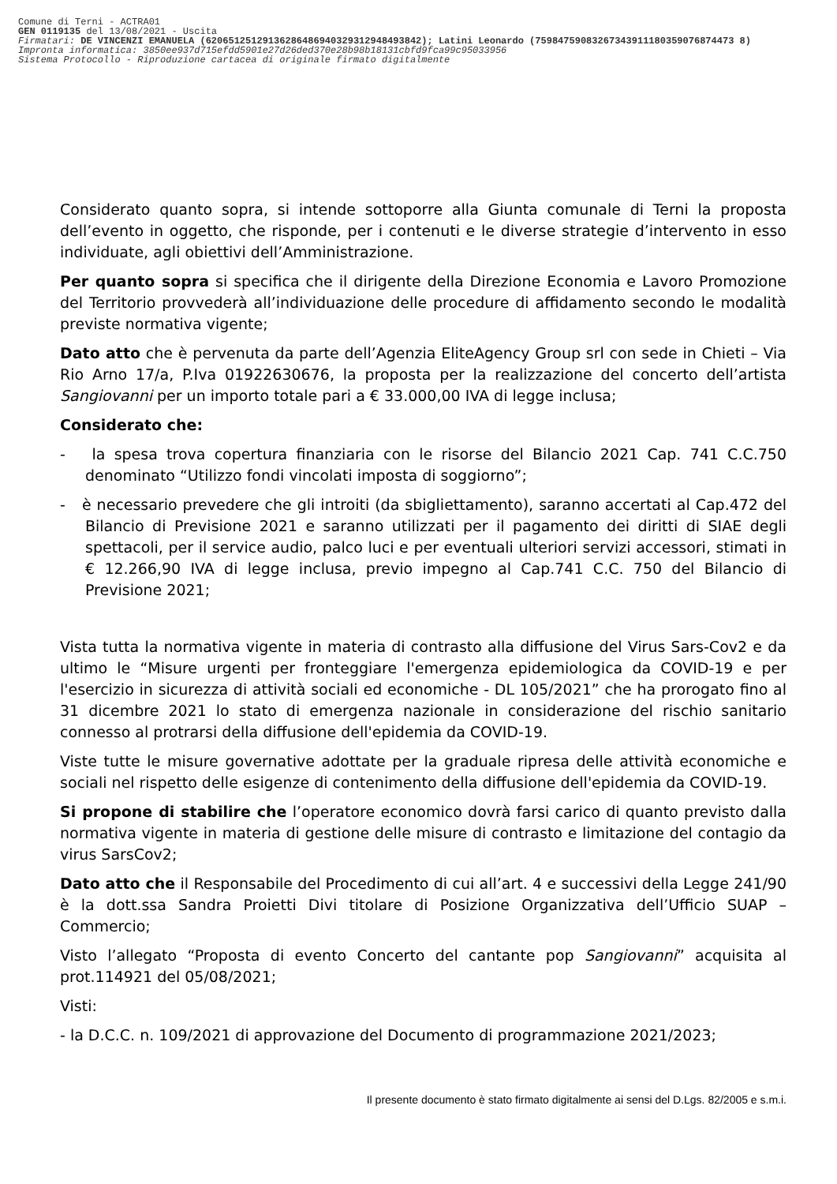Comune di Terni - ACTRA01
GEN 0119135 del 13/08/2021 - Uscita
Firmatari: DE VINCENZI EMANUELA (62065125129136286486940329312948493842); Latini Leonardo (75984759083267343911180359076874473 8)
Impronta informatica: 3850ee937d715efdd5901e27d26ded370e28b98b18131cbfd9fca99c95033956
Sistema Protocollo - Riproduzione cartacea di originale firmato digitalmente
Considerato quanto sopra, si intende sottoporre alla Giunta comunale di Terni la proposta dell’evento in oggetto, che risponde, per i contenuti e le diverse strategie d’intervento in esso individuate, agli obiettivi dell’Amministrazione.
Per quanto sopra si specifica che il dirigente della Direzione Economia e Lavoro Promozione del Territorio provvederà all’individuazione delle procedure di affidamento secondo le modalità previste normativa vigente;
Dato atto che è pervenuta da parte dell’Agenzia EliteAgency Group srl con sede in Chieti – Via Rio Arno 17/a, P.Iva 01922630676, la proposta per la realizzazione del concerto dell’artista Sangiovanni per un importo totale pari a € 33.000,00 IVA di legge inclusa;
Considerato che:
- la spesa trova copertura finanziaria con le risorse del Bilancio 2021 Cap. 741 C.C.750 denominato “Utilizzo fondi vincolati imposta di soggiorno”;
- è necessario prevedere che gli introiti (da sbigliettamento), saranno accertati al Cap.472 del Bilancio di Previsione 2021 e saranno utilizzati per il pagamento dei diritti di SIAE degli spettacoli, per il service audio, palco luci e per eventuali ulteriori servizi accessori, stimati in € 12.266,90 IVA di legge inclusa, previo impegno al Cap.741 C.C. 750 del Bilancio di Previsione 2021;
Vista tutta la normativa vigente in materia di contrasto alla diffusione del Virus Sars-Cov2 e da ultimo le “Misure urgenti per fronteggiare l'emergenza epidemiologica da COVID-19 e per l'esercizio in sicurezza di attività sociali ed economiche - DL 105/2021” che ha prorogato fino al 31 dicembre 2021 lo stato di emergenza nazionale in considerazione del rischio sanitario connesso al protrarsi della diffusione dell'epidemia da COVID-19.
Viste tutte le misure governative adottate per la graduale ripresa delle attività economiche e sociali nel rispetto delle esigenze di contenimento della diffusione dell'epidemia da COVID-19.
Si propone di stabilire che l’operatore economico dovrà farsi carico di quanto previsto dalla normativa vigente in materia di gestione delle misure di contrasto e limitazione del contagio da virus SarsCov2;
Dato atto che il Responsabile del Procedimento di cui all’art. 4 e successivi della Legge 241/90 è la dott.ssa Sandra Proietti Divi titolare di Posizione Organizzativa dell’Ufficio SUAP –Commercio;
Visto l’allegato “Proposta di evento Concerto del cantante pop Sangiovanni” acquisita al prot.114921 del 05/08/2021;
Visti:
- la D.C.C. n. 109/2021 di approvazione del Documento di programmazione 2021/2023;
Il presente documento è stato firmato digitalmente ai sensi del D.Lgs. 82/2005 e s.m.i.